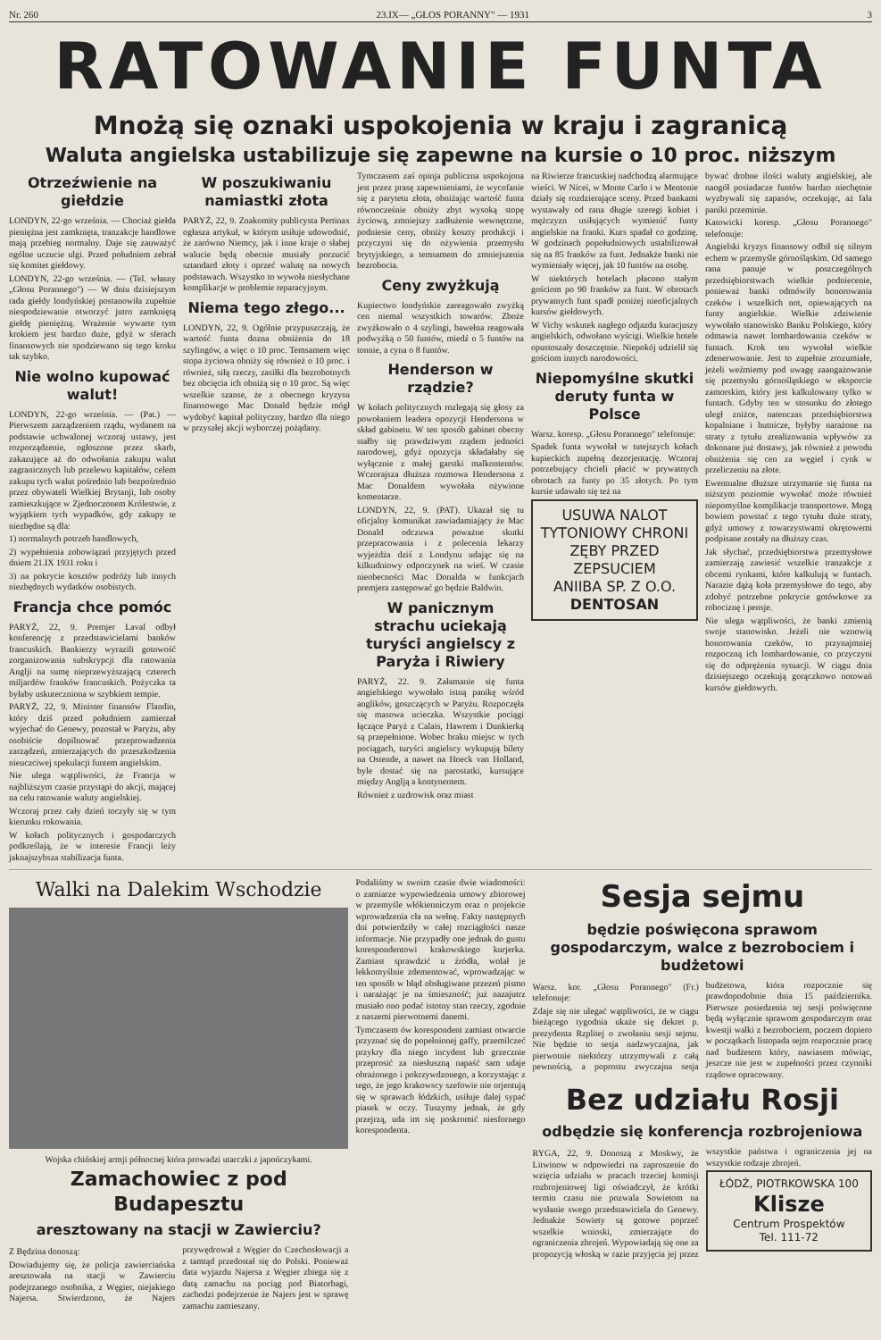Nr. 260 23.IX— „GŁOS PORANNY" — 1931 3
RATOWANIE FUNTA
Mnożą się oznaki uspokojenia w kraju i zagranicą
Waluta angielska ustabilizuje się zapewne na kursie o 10 proc. niższym
Otrzeźwienie na giełdzie
LONDYN, 22-go września. — Chociaż giełda pieniężna jest zamknięta, tranzakcje handlowe mają przebieg normalny. Daje się zauważyć ogólne uczucie ulgi. Przed południem zebrał się komitet giełdowy.
LONDYN, 22-go września. — (Tel. własny „Głosu Porannego") — W dniu dzisiejszym rada giełdy londyńskiej postanowiła zupełnie niespodziewanie otworzyć jutro zamkniętą giełdę pieniężną. Wrażenie wywarte tym krokiem jest bardzo duże, gdyż w sferach finansowych nie spodziewano się tego kroku tak szybko.
Nie wolno kupować walut!
LONDYN, 22-go września. — (Pat.) — Pierwszem zarządzeniem rządu, wydanem na podstawie uchwalonej wczoraj ustawy, jest rozporządzenie, ogłoszone przez skarb, zakazujące aż do odwołania zakupu walut zagranicznych lub przelewu kapitałów, celem zakupu tych walut pośrednio lub bezpośrednio przez obywateli Wielkiej Brytanji, lub osoby zamieszkujące w Zjednoczonem Królestwie, z wyjątkiem tych wypadków, gdy zakupy te niezbędne są dla:
1) normalnych potrzeb handlowych,
2) wypełnienia zobowiązań przyjętych przed dniem 21.IX 1931 roku i
3) na pokrycie kosztów podróży lub innych niezbędnych wydatków osobistych.
Francja chce pomóc
PARYŻ, 22, 9. Premjer Laval odbył konferencję z przedstawicielami banków francuskich. Bankierzy wyrazili gotowość zorganizowania subskrypcji dla ratowania Anglji na sumę nieprzewyższającą czterech miljardów franków francuskich. Pożyczka ta byłaby uskuteczniona w szybkiem tempie.
PARYŻ, 22, 9. Minister finansów Flandin, który dziś przed południem zamierzał wyjechać do Genewy, pozostał w Paryżu, aby osobiście dopilnować przeprowadzenia zarządzeń, zmierzających do przeszkodzenia nieuczciwej spekulacji funtem angielskim.
Nie ulega wątpliwości, że Francja w najbliższym czasie przystąpi do akcji, mającej na celu ratowanie waluty angielskiej.
Wczoraj przez cały dzień toczyły się w tym kierunku rokowania.
W kołach politycznych i gospodarczych podkreślają, że w interesie Francji leży jaknajszybsza stabilizacja funta.
W poszukiwaniu namiastki złota
PARYŻ, 22, 9. Znakomity publicysta Pertinax ogłasza artykuł, w którym usiłuje udowodnić, że zarówno Niemcy, jak i inne kraje o słabej walucie będą obecnie musiały porzucić sztandard złoty i oprzeć walutę na nowych podstawach. Wszystko to wywoła niesłychane komplikacje w problemie reparacyjnym.
Niema tego złego...
LONDYN, 22, 9. Ogólnie przypuszczają, że wartość funta dozna obniżenia do 18 szylingów, a więc o 10 proc. Temsamem więc stopa życiowa obniży się również o 10 proc. i również, siłą rzeczy, zasiłki dla bezrobotnych bez obcięcia ich obniżą się o 10 proc. Są więc wszelkie szanse, że z obecnego kryzysu finansowego Mac Donald będzie mógł wydobyć kapitał polityczny, bardzo dla niego w przyszłej akcji wyborczej pożądany.
Tymczasem zaś opinja publiczna uspokojona jest przez prasę zapewnieniami, że wycofanie się z parytetu złota, obniżając wartość funta równocześnie obniży zbyt wysoką stopę życiową, zmniejszy zadłużenie wewnętrzne, podniesie ceny, obniży koszty produkcji i przyczyni się do ożywienia przemysłu brytyjskiego, a temsamem do zmniejszenia bezrobocia.
Ceny zwyżkują
Kupiectwo londyńskie zareagowało zwyżką cen niemal wszystkich towarów. Zboże zwyżkowało o 4 szylingi, bawełna reagowała podwyżką o 50 funtów, miedź o 5 funtów na tonnie, a cyna o 8 funtów.
Henderson w rządzie?
W kołach politycznych rozlegają się głosy za powołaniem leadera opozycji Hendersona w skład gabinetu. W ten sposób gabinet obecny stałby się prawdziwym rządem jedności narodowej, gdyż opozycja składałaby się wyłącznie z małej garstki malkontentów. Wczorajsza dłuższa rozmowa Hendersona z Mac Donaldem wywołała ożywione komentarze.
LONDYN, 22, 9. (PAT). Ukazał się tu oficjalny komunikat zawiadamiający że Mac Donald odczuwa poważne skutki przepracowania i z polecenia lekarzy wyjeżdża dziś z Londynu udając się na kilkudniowy odpoczynek na wieś. W czasie nieobecności Mac Donalda w funkcjach premjera zastępować go będzie Baldwin.
W panicznym strachu uciekają turyści angielscy z Paryża i Riwiery
PARYŻ, 22. 9. Załamanie się funta angielskiego wywołało istną panikę wśród anglików, goszczących w Paryżu. Rozpoczęła się masowa ucieczka. Wszystkie pociągi łączące Paryż z Calais, Hawrem i Dunkierką są przepełnione. Wobec braku miejsc w tych pociągach, turyści angielscy wykupują bilety na Ostende, a nawet na Hoeck van Holland, byle dostać się na parostatki, kursujące między Anglją a kontynentem.
Również z uzdrowisk oraz miast
na Riwierze francuskiej nadchodzą alarmujące wieści. W Nicei, w Monte Carlo i w Mentonie działy się rozdzierające sceny. Przed bankami wystawały od rana długie szeregi kobiet i mężczyzn usiłujących wymienić funty angielskie na franki. Kurs spadał co godzinę. W godzinach popołudniowych ustabilizował się na 85 franków za funt. Jednakże banki nie wymieniały więcej, jak 10 funtów na osobę.
W niektórych hotelach płacono stałym gościom po 90 franków za funt. W obrotach prywatnych funt spadł poniżej nieoficjalnych kursów giełdowych.
W Vichy wskutek nagłego odjazdu kuracjuszy angielskich, odwołano wyścigi. Wielkie hotele opustoszały doszczętnie. Niepokój udzielił się gościom innych narodowości.
Niepomyślne skutki deruty funta w Polsce
Warsz. koresp. „Głosu Porannego" telefonuje:
Spadek funta wywołał w tutejszych kołach kupieckich zupełną dezorjentację. Wczoraj potrzebujący chcieli płacić w prywatnych obrotach za funty po 35 złotych. Po tym kursie udawało się też na
USUWA NALOT TYTONIOWY CHRONI ZĘBY PRZED ZEPSUCIEM
ANIIBA SP. Z O.O.
DENTOSAN
bywać drobne ilości waluty angielskiej, ale naogół posiadacze funtów bardzo niechętnie wyzbywali się zapasów, oczekując, aż fala paniki przeminie.
Katowicki koresp. „Głosu Porannego" telefonuje:
Angielski kryzys finansowy odbił się silnym echem w przemyśle górnośląskim. Od samego rana panuje w poszczególnych przedsiębiorstwach wielkie podniecenie, ponieważ banki odmówiły honorowania czeków i wszelkich not, opiewających na funty angielskie. Wielkie zdziwienie wywołało stanowisko Banku Polskiego, który odmawia nawet lombardowania czeków w funtach. Krok ten wywołał wielkie zdenerwowanie. Jest to zupełnie zrozumiałe, jeżeli weźmiemy pod uwagę zaangażowanie się przemysłu górnośląskiego w eksporcie zamorskim, który jest kalkulowany tylko w funtach. Gdyby ten w stosunku do złotego uległ zniżce, natenczas przedsiębiorstwa kopalniane i hutnicze, byłyby narażone na straty z tytułu zrealizowania wpływów za dokonane już dostawy, jak również z powodu obniżenia się cen za węgiel i cynk w przeliczeniu na złote.
Ewentualne dłuższe utrzymanie się funta na niższym poziomie wywołać może również niepomyślne komplikacje transportowe. Mogą bowiem powstać z tego tytułu duże straty, gdyż umowy z towarzystwami okrętowemi podpisane zostały na dłuższy czas.
Jak słychać, przedsiębiorstwa przemysłowe zamierzają zawiesić wszelkie tranzakcje z obcemi rynkami, które kalkulują w funtach. Narazie dążą koła przemysłowe do tego, aby zdobyć potrzebne pokrycie gotówkowe za robociznę i pensje.
Nie ulega wątpliwości, że banki zmienią swoje stanowisko. Jeżeli nie wznowią honorowania czeków, to przynajmniej rozpoczną ich lombardowanie, co przyczyni się do odprężenia sytuacji. W ciągu dnia dzisiejszego oczekują gorączkowo notowań kursów giełdowych.
Walki na Dalekim Wschodzie
Wojska chińskiej armji północnej która prowadzi utarczki z japończykami.
Zamachowiec z pod Budapesztu
aresztowany na stacji w Zawierciu?
Z Będzina donoszą:
Dowiadujemy się, że policja zawierciańska aresztowała na stacji w Zawierciu podejrzanego osobnika, z Węgier, niejakiego Najersa. Stwierdzono, że Najers przywędrował z Węgier do Czechosłowacji a z tamtąd przedostał się do Polski. Ponieważ data wyjazdu Najersa z Węgier zbiega się z datą zamachu na pociąg pod Biatorbagi, zachodzi podejrzenie że Najers jest w sprawę zamachu zamieszany.
Podaliśmy w swoim czasie dwie wiadomości: o zamiarze wypowiedzenia umowy zbiorowej w przemyśle włókienniczym oraz o projekcie wprowadzenia cła na wełnę. Fakty następnych dni potwierdziły w całej rozciągłości nasze informacje. Nie przypadły one jednak do gustu korespondentowi krakowskiego kurjerka. Zamiast sprawdzić u źródła, wolał je lekkomyślnie zdementować, wprowadzając w ten sposób w błąd obsługiwane przezeń pismo i narażając je na śmieszność; już nazajutrz musiało ono podać istotny stan rzeczy, zgodnie z naszemi pierwotnemi danemi.
Tymczasem ów korespondent zamiast otwarcie przyznać się do popełnionej gaffy, przemilczeć przykry dla niego incydent lub grzecznie przeprosić za niesłuszną napaść sam udaje obrażonego i pokrzywdzonego, a korzystając z tego, że jego krakowscy szefowie nie orjentują się w sprawach łódzkich, usiłuje dalej sypać piasek w oczy. Tuszymy jednak, że gdy przejrzą, uda im się poskromić niesfornego korespondenta.
Sesja sejmu
będzie poświęcona sprawom gospodarczym, walce z bezrobociem i budżetowi
Warsz. kor. „Głosu Porannego" (Fr.) telefonuje:
Zdaje się nie ulegać wątpliwości, że w ciągu bieżącego tygodnia ukaże się dekret p. prezydenta Rzplitej o zwołaniu sesji sejmu. Nie będzie to sesja nadzwyczajna, jak pierwotnie niektórzy utrzymywali z całą pewnością, a poprostu zwyczajna sesja budżetowa, która rozpocznie się prawdopodobnie dnia 15 października. Pierwsze posiedzenia tej sesji poświęcone będą wyłącznie sprawom gospodarczym oraz kwestji walki z bezrobociem, poczem dopiero w początkach listopada sejm rozpocznie pracę nad budżetem który, nawiasem mówiąc, jeszcze nie jest w zupełności przez czynniki rządowe opracowany.
Bez udziału Rosji
odbędzie się konferencja rozbrojeniowa
RYGA, 22, 9. Donoszą z Moskwy, że Litwinow w odpowiedzi na zaproszenie do wzięcia udziału w pracach trzeciej komisji rozbrojeniowej ligi oświadczył, że krótki termin czasu nie pozwala Sowietom na wysłanie swego przedstawiciela do Genewy. Jednakże Sowiety są gotowe poprzeć wszelkie wnioski, zmierzające do ograniczenia zbrojeń. Wypowiadają się one za propozycją włoską w razie przyjęcia jej przez wszystkie państwa i ograniczenia jej na wszystkie rodzaje zbrojeń.
ŁÓDŹ, PIOTRKOWSKA 100
Klisze
Centrum Prospektów
Tel. 111-72